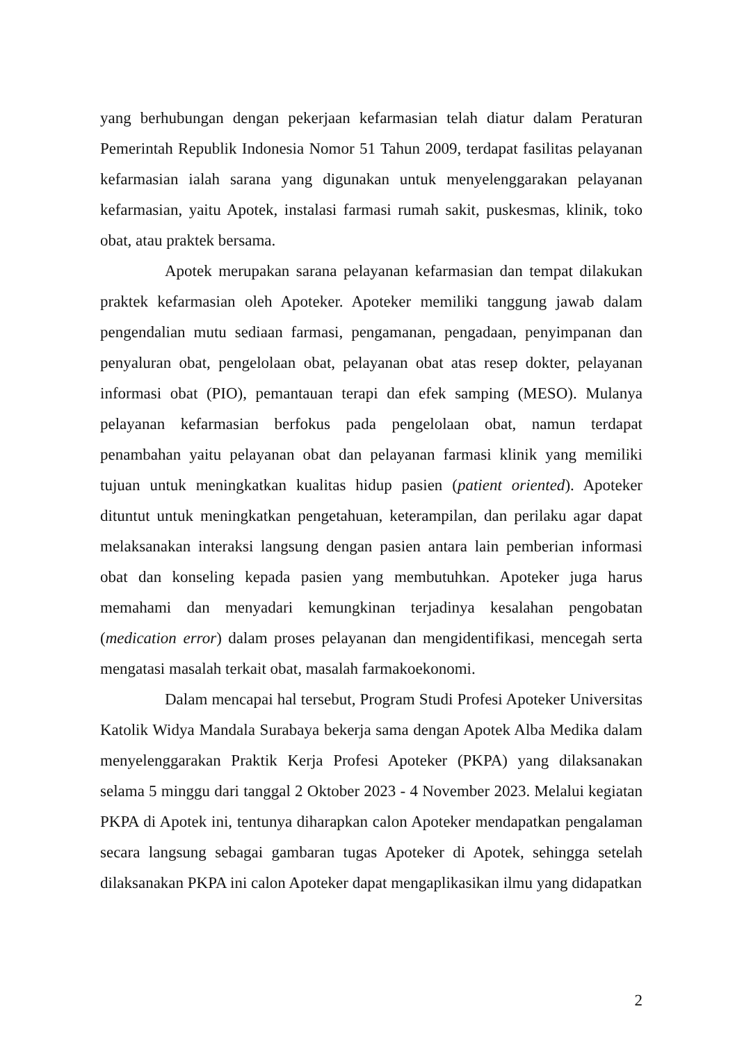yang berhubungan dengan pekerjaan kefarmasian telah diatur dalam Peraturan Pemerintah Republik Indonesia Nomor 51 Tahun 2009, terdapat fasilitas pelayanan kefarmasian ialah sarana yang digunakan untuk menyelenggarakan pelayanan kefarmasian, yaitu Apotek, instalasi farmasi rumah sakit, puskesmas, klinik, toko obat, atau praktek bersama.
Apotek merupakan sarana pelayanan kefarmasian dan tempat dilakukan praktek kefarmasian oleh Apoteker. Apoteker memiliki tanggung jawab dalam pengendalian mutu sediaan farmasi, pengamanan, pengadaan, penyimpanan dan penyaluran obat, pengelolaan obat, pelayanan obat atas resep dokter, pelayanan informasi obat (PIO), pemantauan terapi dan efek samping (MESO). Mulanya pelayanan kefarmasian berfokus pada pengelolaan obat, namun terdapat penambahan yaitu pelayanan obat dan pelayanan farmasi klinik yang memiliki tujuan untuk meningkatkan kualitas hidup pasien (patient oriented). Apoteker dituntut untuk meningkatkan pengetahuan, keterampilan, dan perilaku agar dapat melaksanakan interaksi langsung dengan pasien antara lain pemberian informasi obat dan konseling kepada pasien yang membutuhkan. Apoteker juga harus memahami dan menyadari kemungkinan terjadinya kesalahan pengobatan (medication error) dalam proses pelayanan dan mengidentifikasi, mencegah serta mengatasi masalah terkait obat, masalah farmakoekonomi.
Dalam mencapai hal tersebut, Program Studi Profesi Apoteker Universitas Katolik Widya Mandala Surabaya bekerja sama dengan Apotek Alba Medika dalam menyelenggarakan Praktik Kerja Profesi Apoteker (PKPA) yang dilaksanakan selama 5 minggu dari tanggal 2 Oktober 2023 - 4 November 2023. Melalui kegiatan PKPA di Apotek ini, tentunya diharapkan calon Apoteker mendapatkan pengalaman secara langsung sebagai gambaran tugas Apoteker di Apotek, sehingga setelah dilaksanakan PKPA ini calon Apoteker dapat mengaplikasikan ilmu yang didapatkan
2